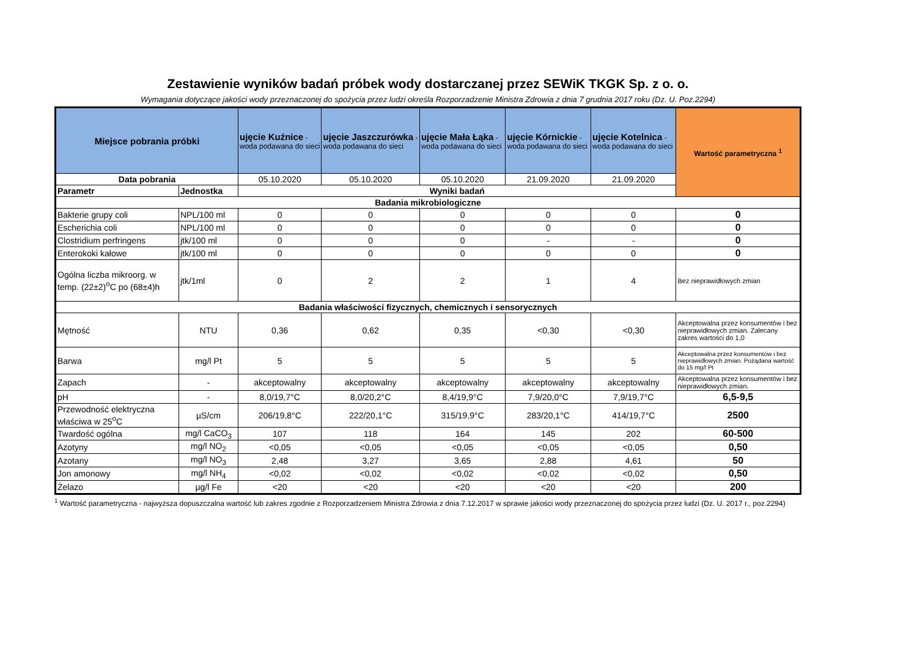Zestawienie wyników badań próbek wody dostarczanej przez SEWiK TKGK Sp. z o. o.
Wymagania dotyczące jakości wody przeznaczonej do spożycia przez ludzi określa Rozporzadzenie Ministra Zdrowia z dnia 7 grudnia 2017 roku (Dz. U. Poz.2294)
| Miejsce pobrania próbki | | ujęcie Kuźnice - woda podawana do sieci | ujęcie Jaszczurówka - woda podawana do sieci | ujęcie Mała Łąka - woda podawana do sieci | ujęcie Kórnickie - woda podawana do sieci | ujęcie Kotelnica - woda podawana do sieci | Wartość parametryczna <sup>1</sup> |
| --- | --- | --- | --- | --- | --- | --- | --- |
| Data pobrania | | 05.10.2020 | 05.10.2020 | 05.10.2020 | 21.09.2020 | 21.09.2020 | |
| Parametr | Jednostka | Wyniki badań | | | | | |
| Badania mikrobiologiczne | | | | | | | |
| Bakterie grupy coli | NPL/100 ml | 0 | 0 | 0 | 0 | 0 | 0 |
| Escherichia coli | NPL/100 ml | 0 | 0 | 0 | 0 | 0 | 0 |
| Clostridium perfringens | jtk/100 ml | 0 | 0 | 0 | - | - | 0 |
| Enterokoki kałowe | jtk/100 ml | 0 | 0 | 0 | 0 | 0 | 0 |
| Ogólna liczba mikroorg. w temp. (22±2)<sup>o</sup>C po (68±4)h | jtk/1ml | 0 | 2 | 2 | 1 | 4 | Bez nieprawidłowych zmian |
| Badania właściwości fizycznych, chemicznych i sensorycznych | | | | | | | |
| Mętność | NTU | 0,36 | 0,62 | 0,35 | <0,30 | <0,30 | Akceptowalna przez konsumentów i bez nieprawidłowych zmian. Zalecany zakres wartości do 1,0 |
| Barwa | mg/l Pt | 5 | 5 | 5 | 5 | 5 | Akceptowalna przez konsumentów i bez nieprawidłowych zmian. Pożądana wartość do 15 mg/l Pt |
| Zapach | - | akceptowalny | akceptowalny | akceptowalny | akceptowalny | akceptowalny | Akceptowalna przez konsumentów i bez nieprawidłowych zmian. |
| pH | - | 8,0/19,7°C | 8,0/20,2°C | 8,4/19,9°C | 7,9/20,0°C | 7,9/19,7°C | 6,5-9,5 |
| Przewodność elektryczna właściwa w 25<sup>o</sup>C | µS/cm | 206/19,8°C | 222/20,1°C | 315/19,9°C | 283/20,1°C | 414/19,7°C | 2500 |
| Twardość ogólna | mg/l CaCO<sub>3</sub> | 107 | 118 | 164 | 145 | 202 | 60-500 |
| Azotyny | mg/l NO<sub>2</sub> | <0,05 | <0,05 | <0,05 | <0,05 | <0,05 | 0,50 |
| Azotany | mg/l NO<sub>3</sub> | 2,48 | 3,27 | 3,65 | 2,88 | 4,61 | 50 |
| Jon amonowy | mg/l NH<sub>4</sub> | <0,02 | <0,02 | <0,02 | <0,02 | <0,02 | 0,50 |
| Żelazo | µg/l Fe | <20 | <20 | <20 | <20 | <20 | 200 |
<sup>1</sup> Wartość parametryczna - najwyższa dopuszczalna wartość lub zakres zgodnie z Rozporzadzeniem Ministra Zdrowia z dnia 7.12.2017 w sprawie jakości wody przeznaczonej do spożycia przez ludzi (Dz. U. 2017 r., poz.2294)